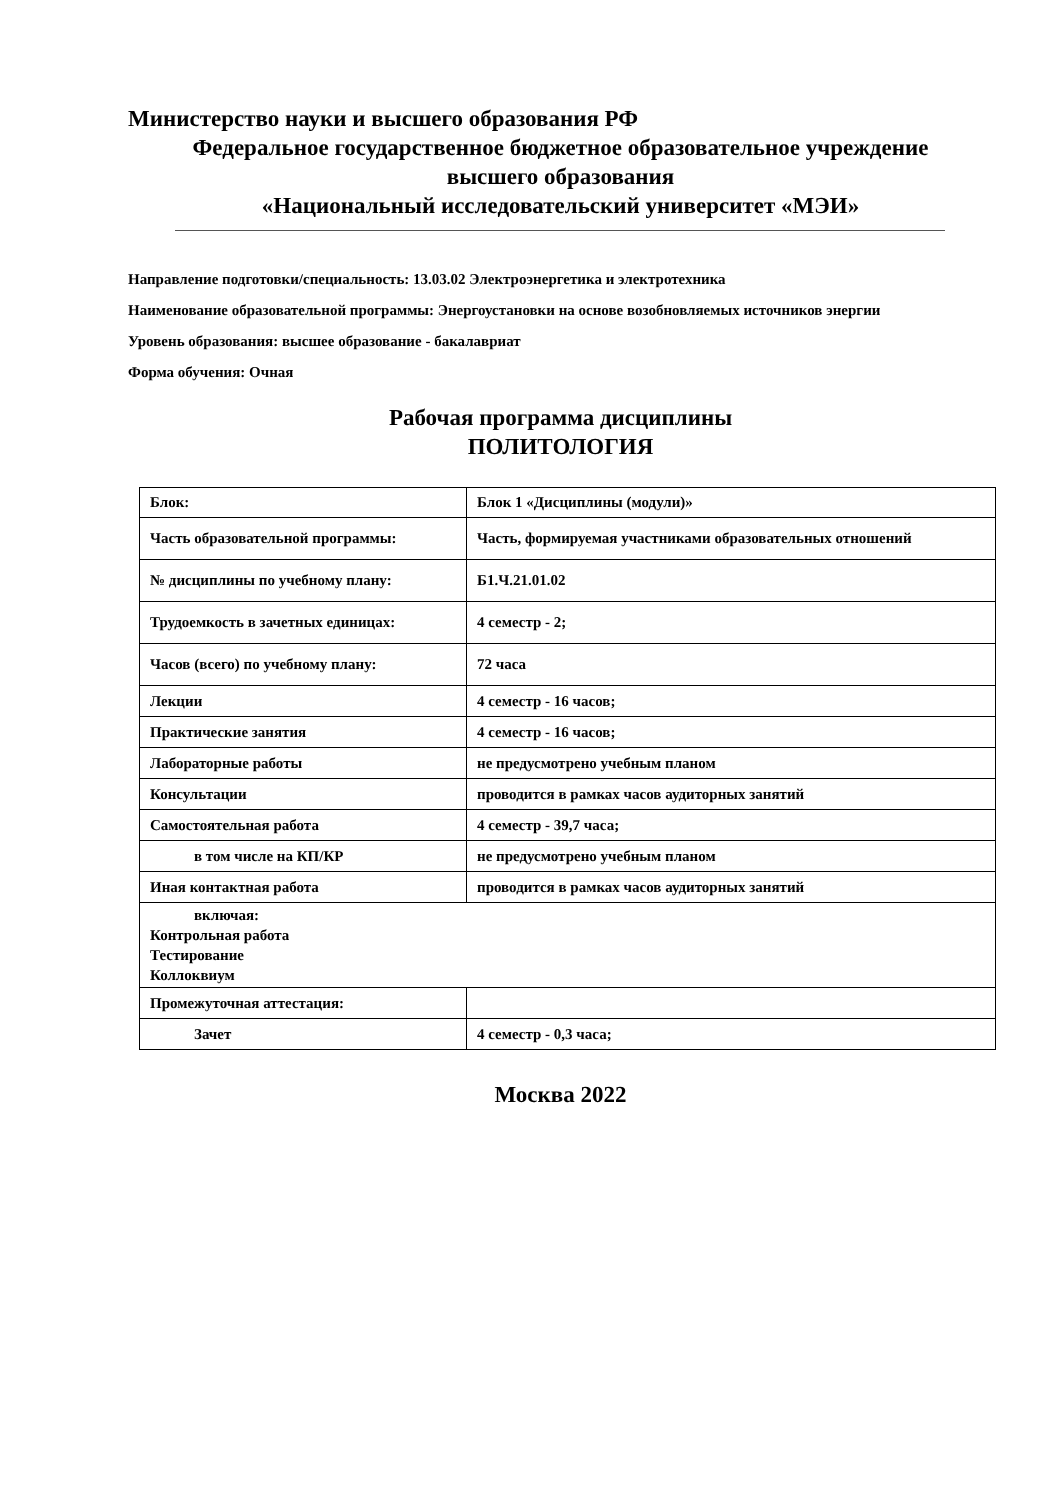Министерство науки и высшего образования РФ
Федеральное государственное бюджетное образовательное учреждение
высшего образования
«Национальный исследовательский университет «МЭИ»
Направление подготовки/специальность: 13.03.02 Электроэнергетика и электротехника
Наименование образовательной программы: Энергоустановки на основе возобновляемых источников энергии
Уровень образования: высшее образование - бакалавриат
Форма обучения: Очная
Рабочая программа дисциплины
ПОЛИТОЛОГИЯ
| Блок: | Блок 1 «Дисциплины (модули)» |
| Часть образовательной программы: | Часть, формируемая участниками образовательных отношений |
| № дисциплины по учебному плану: | Б1.Ч.21.01.02 |
| Трудоемкость в зачетных единицах: | 4 семестр - 2; |
| Часов (всего) по учебному плану: | 72 часа |
| Лекции | 4 семестр - 16 часов; |
| Практические занятия | 4 семестр - 16 часов; |
| Лабораторные работы | не предусмотрено учебным планом |
| Консультации | проводится в рамках часов аудиторных занятий |
| Самостоятельная работа | 4 семестр - 39,7 часа; |
| в том числе на КП/КР | не предусмотрено учебным планом |
| Иная контактная работа | проводится в рамках часов аудиторных занятий |
| включая: Контрольная работа Тестирование Коллоквиум | |
| Промежуточная аттестация: | |
| Зачет | 4 семестр - 0,3 часа; |
Москва 2022